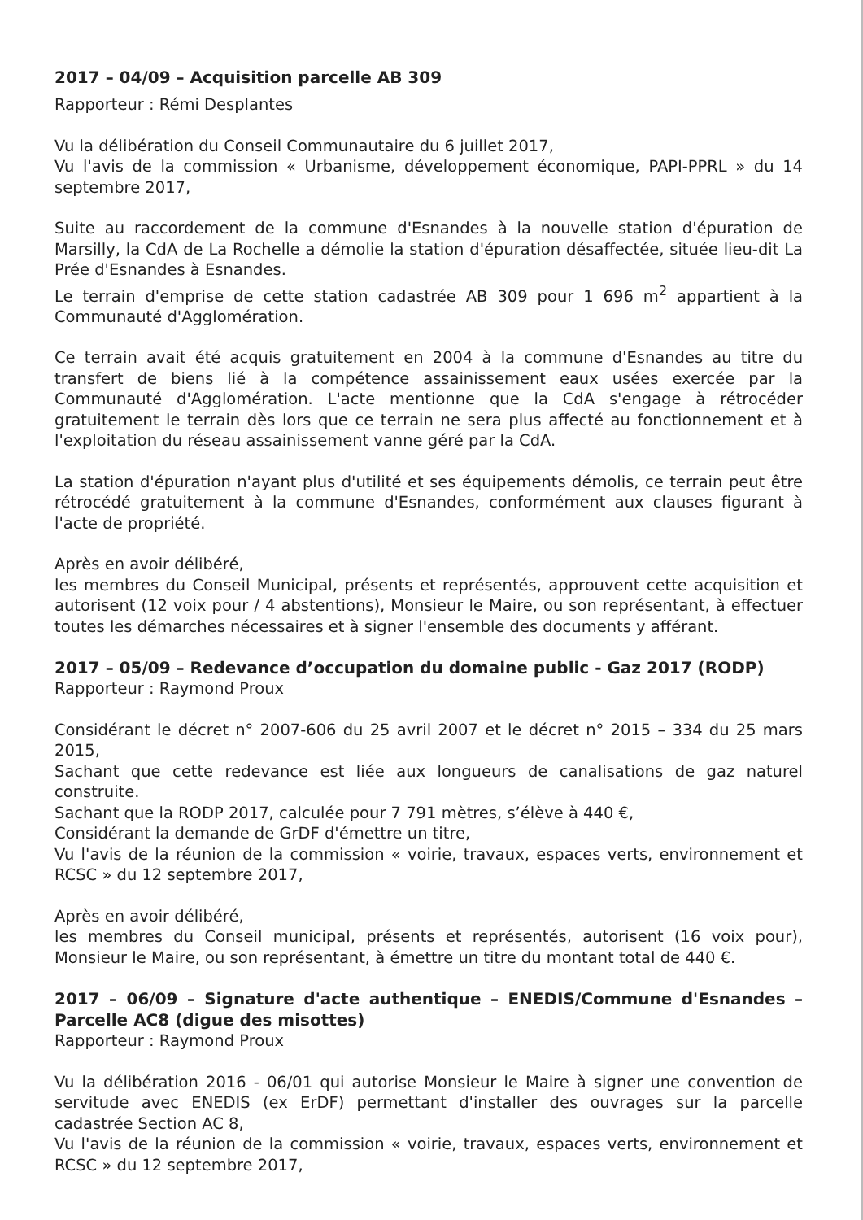2017 – 04/09 – Acquisition parcelle AB 309
Rapporteur : Rémi Desplantes
Vu la délibération du Conseil Communautaire du 6 juillet 2017,
Vu l'avis de la commission « Urbanisme, développement économique, PAPI-PPRL » du 14 septembre 2017,
Suite au raccordement de la commune d'Esnandes à la nouvelle station d'épuration de Marsilly, la CdA de La Rochelle a démolie la station d'épuration désaffectée, située lieu-dit La Prée d'Esnandes à Esnandes.
Le terrain d'emprise de cette station cadastrée AB 309 pour 1 696 m<sup>2</sup> appartient à la Communauté d'Agglomération.
Ce terrain avait été acquis gratuitement en 2004 à la commune d'Esnandes au titre du transfert de biens lié à la compétence assainissement eaux usées exercée par la Communauté d'Agglomération. L'acte mentionne que la CdA s'engage à rétrocéder gratuitement le terrain dès lors que ce terrain ne sera plus affecté au fonctionnement et à l'exploitation du réseau assainissement vanne géré par la CdA.
La station d'épuration n'ayant plus d'utilité et ses équipements démolis, ce terrain peut être rétrocédé gratuitement à la commune d'Esnandes, conformément aux clauses figurant à l'acte de propriété.
Après en avoir délibéré,
les membres du Conseil Municipal, présents et représentés, approuvent cette acquisition et autorisent (12 voix pour / 4 abstentions), Monsieur le Maire, ou son représentant, à effectuer toutes les démarches nécessaires et à signer l'ensemble des documents y afférant.
2017 – 05/09 – Redevance d’occupation du domaine public - Gaz 2017 (RODP)
Rapporteur : Raymond Proux
Considérant le décret n° 2007-606 du 25 avril 2007 et le décret n° 2015 – 334 du 25 mars 2015,
Sachant que cette redevance est liée aux longueurs de canalisations de gaz naturel construite.
Sachant que la RODP 2017, calculée pour 7 791 mètres, s’élève à 440 €,
Considérant la demande de GrDF d'émettre un titre,
Vu l'avis de la réunion de la commission « voirie, travaux, espaces verts, environnement et RCSC » du 12 septembre 2017,
Après en avoir délibéré,
les membres du Conseil municipal, présents et représentés, autorisent (16 voix pour), Monsieur le Maire, ou son représentant, à émettre un titre du montant total de 440 €.
2017 – 06/09 – Signature d'acte authentique – ENEDIS/Commune d'Esnandes – Parcelle AC8 (digue des misottes)
Rapporteur : Raymond Proux
Vu la délibération 2016 - 06/01 qui autorise Monsieur le Maire à signer une convention de servitude avec ENEDIS (ex ErDF) permettant d'installer des ouvrages sur la parcelle cadastrée Section AC 8,
Vu l'avis de la réunion de la commission « voirie, travaux, espaces verts, environnement et RCSC » du 12 septembre 2017,